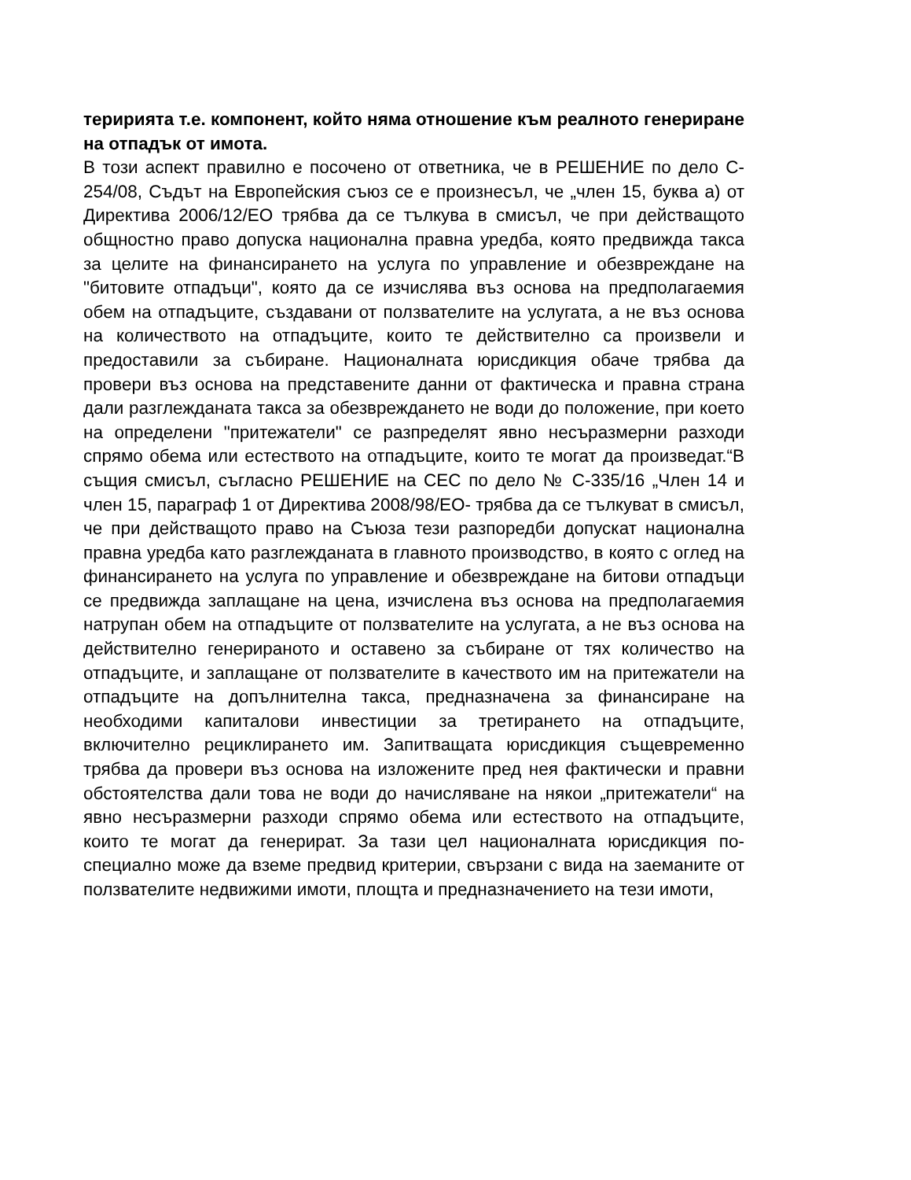теририята т.е. компонент, който няма отношение към реалното генериране на отпадък от имота.
В този аспект правилно е посочено от ответника, че в РЕШЕНИЕ по дело C-254/08, Съдът на Европейския съюз се е произнесъл, че „член 15, буква а) от Директива 2006/12/ЕО трябва да се тълкува в смисъл, че при действащото общностно право допуска национална правна уредба, която предвижда такса за целите на финансирането на услуга по управление и обезвреждане на "битовите отпадъци", която да се изчислява въз основа на предполагаемия обем на отпадъците, създавани от ползвателите на услугата, а не въз основа на количеството на отпадъците, които те действително са произвели и предоставили за събиране. Националната юрисдикция обаче трябва да провери въз основа на представените данни от фактическа и правна страна дали разглежданата такса за обезвреждането не води до положение, при което на определени "притежатели" се разпределят явно несъразмерни разходи спрямо обема или естеството на отпадъците, които те могат да произведат.“В същия смисъл, съгласно РЕШЕНИЕ на СЕС по дело № C-335/16 „Член 14 и член 15, параграф 1 от Директива 2008/98/ЕО- трябва да се тълкуват в смисъл, че при действащото право на Съюза тези разпоредби допускат национална правна уредба като разглежданата в главното производство, в която с оглед на финансирането на услуга по управление и обезвреждане на битови отпадъци се предвижда заплащане на цена, изчислена въз основа на предполагаемия натрупан обем на отпадъците от ползвателите на услугата, а не въз основа на действително генерираното и оставено за събиране от тях количество на отпадъците, и заплащане от ползвателите в качеството им на притежатели на отпадъците на допълнителна такса, предназначена за финансиране на необходими капиталови инвестиции за третирането на отпадъците, включително рециклирането им. Запитващата юрисдикция същевременно трябва да провери въз основа на изложените пред нея фактически и правни обстоятелства дали това не води до начисляване на някои „притежатели“ на явно несъразмерни разходи спрямо обема или естеството на отпадъците, които те могат да генерират. За тази цел националната юрисдикция по-специално може да вземе предвид критерии, свързани с вида на заеманите от ползвателите недвижими имоти, площта и предназначението на тези имоти,